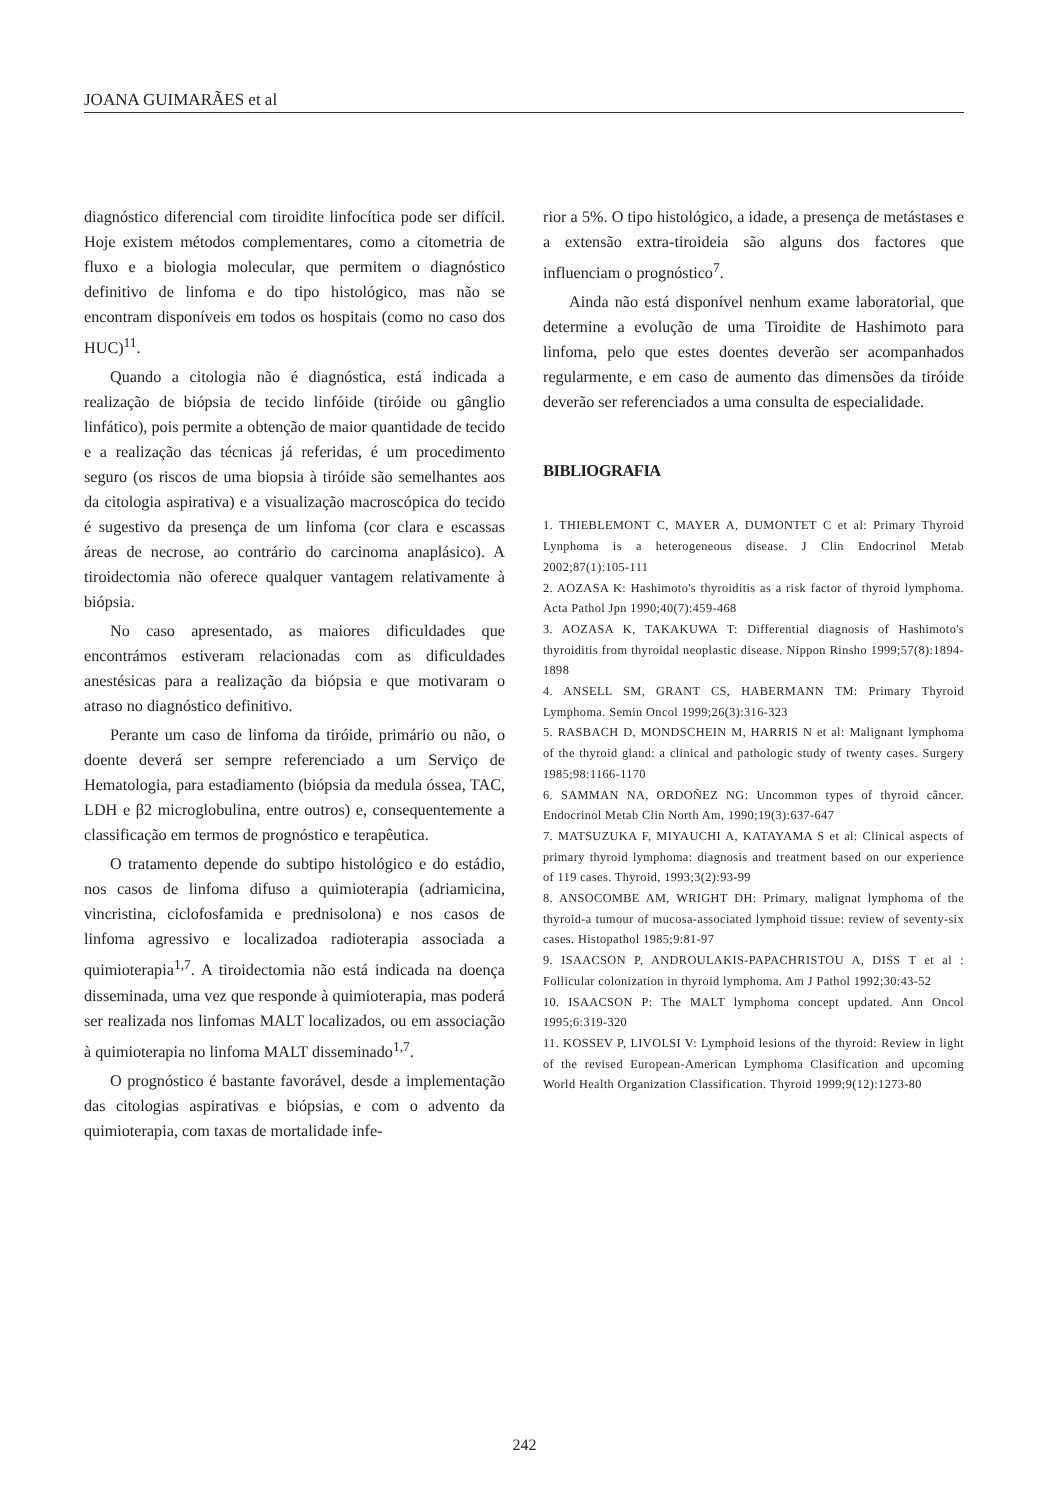JOANA GUIMARÃES et al
diagnóstico diferencial com tiroidite linfocítica pode ser difícil. Hoje existem métodos complementares, como a citometria de fluxo e a biologia molecular, que permitem o diagnóstico definitivo de linfoma e do tipo histológico, mas não se encontram disponíveis em todos os hospitais (como no caso dos HUC)<sup>11</sup>.
Quando a citologia não é diagnóstica, está indicada a realização de biópsia de tecido linfóide (tiróide ou gânglio linfático), pois permite a obtenção de maior quantidade de tecido e a realização das técnicas já referidas, é um procedimento seguro (os riscos de uma biopsia à tiróide são semelhantes aos da citologia aspirativa) e a visualização macroscópica do tecido é sugestivo da presença de um linfoma (cor clara e escassas áreas de necrose, ao contrário do carcinoma anaplásico). A tiroidectomia não oferece qualquer vantagem relativamente à biópsia.
No caso apresentado, as maiores dificuldades que encontrámos estiveram relacionadas com as dificuldades anestésicas para a realização da biópsia e que motivaram o atraso no diagnóstico definitivo.
Perante um caso de linfoma da tiróide, primário ou não, o doente deverá ser sempre referenciado a um Serviço de Hematologia, para estadiamento (biópsia da medula óssea, TAC, LDH e β2 microglobulina, entre outros) e, consequentemente a classificação em termos de prognóstico e terapêutica.
O tratamento depende do subtipo histológico e do estádio, nos casos de linfoma difuso a quimioterapia (adriamicina, vincristina, ciclofosfamida e prednisolona) e nos casos de linfoma agressivo e localizadoa radioterapia associada a quimioterapia<sup>1,7</sup>. A tiroidectomia não está indicada na doença disseminada, uma vez que responde à quimioterapia, mas poderá ser realizada nos linfomas MALT localizados, ou em associação à quimioterapia no linfoma MALT disseminado<sup>1,7</sup>.
O prognóstico é bastante favorável, desde a implementação das citologias aspirativas e biópsias, e com o advento da quimioterapia, com taxas de mortalidade infe-
rior a 5%. O tipo histológico, a idade, a presença de metástases e a extensão extra-tiroideia são alguns dos factores que influenciam o prognóstico<sup>7</sup>.
Ainda não está disponível nenhum exame laboratorial, que determine a evolução de uma Tiroidite de Hashimoto para linfoma, pelo que estes doentes deverão ser acompanhados regularmente, e em caso de aumento das dimensões da tiróide deverão ser referenciados a uma consulta de especialidade.
BIBLIOGRAFIA
1. THIEBLEMONT C, MAYER A, DUMONTET C et al: Primary Thyroid Lynphoma is a heterogeneous disease. J Clin Endocrinol Metab 2002;87(1):105-111
2. AOZASA K: Hashimoto's thyroiditis as a risk factor of thyroid lymphoma. Acta Pathol Jpn 1990;40(7):459-468
3. AOZASA K, TAKAKUWA T: Differential diagnosis of Hashimoto's thyroiditis from thyroidal neoplastic disease. Nippon Rinsho 1999;57(8):1894-1898
4. ANSELL SM, GRANT CS, HABERMANN TM: Primary Thyroid Lymphoma. Semin Oncol 1999;26(3):316-323
5. RASBACH D, MONDSCHEIN M, HARRIS N et al: Malignant lymphoma of the thyroid gland: a clinical and pathologic study of twenty cases. Surgery 1985;98:1166-1170
6. SAMMAN NA, ORDOÑEZ NG: Uncommon types of thyroid câncer. Endocrinol Metab Clin North Am, 1990;19(3):637-647
7. MATSUZUKA F, MIYAUCHI A, KATAYAMA S et al: Clinical aspects of primary thyroid lymphoma: diagnosis and treatment based on our experience of 119 cases. Thyroid, 1993;3(2):93-99
8. ANSOCOMBE AM, WRIGHT DH: Primary, malignat lymphoma of the thyroid-a tumour of mucosa-associated lymphoid tissue: review of seventy-six cases. Histopathol 1985;9:81-97
9. ISAACSON P, ANDROULAKIS-PAPACHRISTOU A, DISS T et al : Follicular colonization in thyroid lymphoma. Am J Pathol 1992;30:43-52
10. ISAACSON P: The MALT lymphoma concept updated. Ann Oncol 1995;6:319-320
11. KOSSEV P, LIVOLSI V: Lymphoid lesions of the thyroid: Review in light of the revised European-American Lymphoma Clasification and upcoming World Health Organization Classification. Thyroid 1999;9(12):1273-80
242